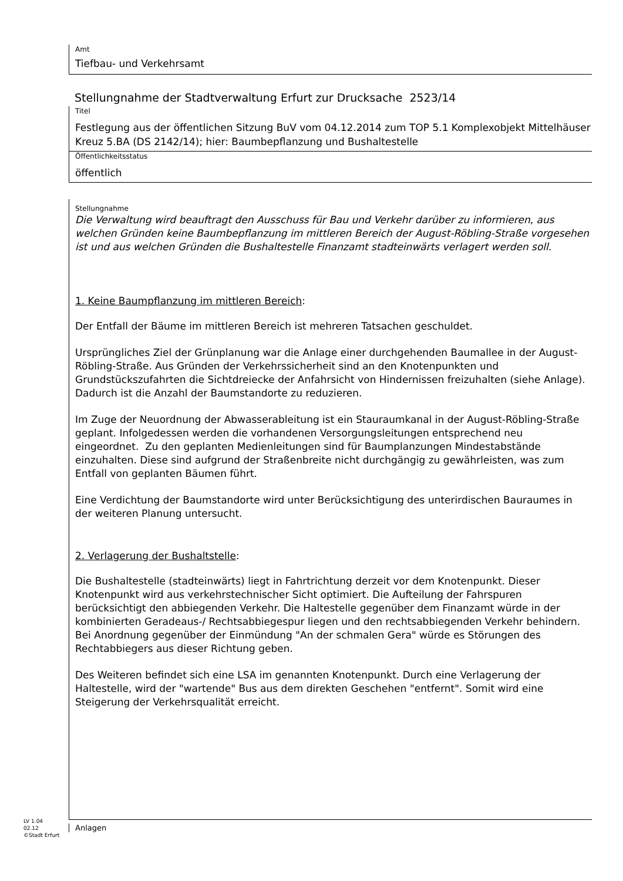Amt
Tiefbau- und Verkehrsamt
Stellungnahme der Stadtverwaltung Erfurt zur Drucksache 2523/14
Titel
Festlegung aus der öffentlichen Sitzung BuV vom 04.12.2014 zum TOP 5.1 Komplexobjekt Mittelhäuser Kreuz 5.BA (DS 2142/14); hier: Baumbepflanzung und Bushaltestelle
Öffentlichkeitsstatus
öffentlich
Stellungnahme
Die Verwaltung wird beauftragt den Ausschuss für Bau und Verkehr darüber zu informieren, aus welchen Gründen keine Baumbepflanzung im mittleren Bereich der August-Röbling-Straße vorgesehen ist und aus welchen Gründen die Bushaltestelle Finanzamt stadteinwärts verlagert werden soll.
1. Keine Baumpflanzung im mittleren Bereich:
Der Entfall der Bäume im mittleren Bereich ist mehreren Tatsachen geschuldet.
Ursprüngliches Ziel der Grünplanung war die Anlage einer durchgehenden Baumallee in der August-Röbling-Straße. Aus Gründen der Verkehrssicherheit sind an den Knotenpunkten und Grundstückszufahrten die Sichtdreiecke der Anfahrsicht von Hindernissen freizuhalten (siehe Anlage). Dadurch ist die Anzahl der Baumstandorte zu reduzieren.
Im Zuge der Neuordnung der Abwasserableitung ist ein Stauraumkanal in der August-Röbling-Straße geplant. Infolgedessen werden die vorhandenen Versorgungsleitungen entsprechend neu eingeordnet. Zu den geplanten Medienleitungen sind für Baumplanzungen Mindestabstände einzuhalten. Diese sind aufgrund der Straßenbreite nicht durchgängig zu gewährleisten, was zum Entfall von geplanten Bäumen führt.
Eine Verdichtung der Baumstandorte wird unter Berücksichtigung des unterirdischen Bauraumes in der weiteren Planung untersucht.
2. Verlagerung der Bushaltstelle:
Die Bushaltestelle (stadteinwärts) liegt in Fahrtrichtung derzeit vor dem Knotenpunkt. Dieser Knotenpunkt wird aus verkehrstechnischer Sicht optimiert. Die Aufteilung der Fahrspuren berücksichtigt den abbiegenden Verkehr. Die Haltestelle gegenüber dem Finanzamt würde in der kombinierten Geradeaus-/ Rechtsabbiegespur liegen und den rechtsabbiegenden Verkehr behindern. Bei Anordnung gegenüber der Einmündung "An der schmalen Gera" würde es Störungen des Rechtabbiegers aus dieser Richtung geben.
Des Weiteren befindet sich eine LSA im genannten Knotenpunkt. Durch eine Verlagerung der Haltestelle, wird der "wartende" Bus aus dem direkten Geschehen "entfernt". Somit wird eine Steigerung der Verkehrsqualität erreicht.
Anlagen
LV 1.04
02.12
©Stadt Erfurt